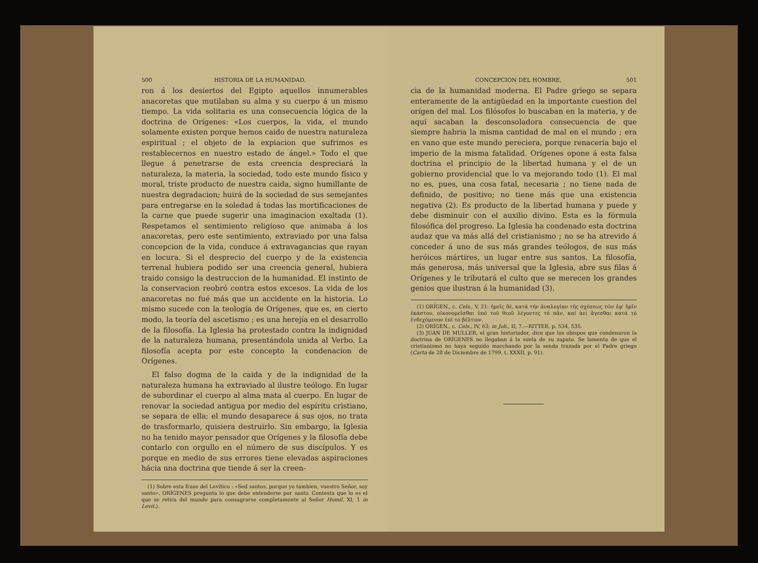500 HISTORIA DE LA HUMANIDAD.
ron á los desiertos del Egipto aquellos innumerables anacoretas que mutilaban su alma y su cuerpo á un mismo tiempo. La vida solitaria es una consecuencia lógica de la doctrina de Orígenes: «Los cuerpos, la vida, el mundo solamente existen porque hemos caido de nuestra naturaleza espiritual ; el objeto de la expiacion que sufrimos es restablecernos en nuestro estado de ángel.» Todo el que llegue á penetrarse de esta creencia despreciará la naturaleza, la materia, la sociedad, todo este mundo físico y moral, triste producto de nuestra caida, signo humillante de nuestra degradacion; huirá de la sociedad de sus semejantes para entregarse en la soledad á todas las mortificaciones de la carne que puede sugerir una imaginacion exaltada (1). Respetamos el sentimiento religioso que animaba á los anacoretas, pero este sentimiento, extraviado por una falsa concepcion de la vida, conduce á extravagancias que rayan en locura. Si el desprecio del cuerpo y de la existencia terrenal hubiera podido ser una creencia general, hubiera traido consigo la destruccion de la humanidad. El instinto de la conservacion reobró contra estos excesos. La vida de los anacoretas no fué más que un accidente en la historia. Lo mismo sucede con la teología de Orígenes, que es, en cierto modo, la teoría del ascetismo ; es una herejía en el desarrollo de la filosofía. La Iglesia ha protestado contra la indignidad de la naturaleza humana, presentándola unida al Verbo. La filosofía acepta por este concepto la condenacion de Orígenes.
El falso dogma de la caida y de la indignidad de la naturaleza humana ha extraviado al ilustre teólogo. En lugar de subordinar el cuerpo al alma mata al cuerpo. En lugar de renovar la sociedad antigua por medio del espíritu cristiano, se separa de ella; el mundo desaparece á sus ojos, no trata de trasformarlo, quisiera destruirlo. Sin embargo, la Iglesia no ha tenido mayor pensador que Orígenes y la filosofía debe contarlo con orgullo en el número de sus discípulos. Y es porque en medio de sus errores tiene elevadas aspiraciones hácia una doctrina que tiende á ser la creen-
(1) Sobre esta frase del Levítico : «Sed santos, porque yo tambien, vuestro Señor, soy santo», ORÍGENES pregunta lo que debe entenderse por santo. Contesta que lo es el que se retira del mundo para consagrarse completamente al Señor Homil. XI, 1 in Levit.).
CONCEPCION DEL HOMBRE. 501
cia de la humanidad moderna. El Padre griego se separa enteramente de la antigüedad en la importante cuestion del orígen del mal. Los filósofos lo buscaban en la materia, y de aquí sacaban la desconsoladora consecuencia de que siempre habria la misma cantidad de mal en el mundo ; era en vano que este mundo pereciera, porque renaceria bajo el imperio de la misma fatalidad. Orígenes opone á esta falsa doctrina el principio de la libertad humana y el de un gobierno providencial que lo va mejorando todo (1). El mal no es, pues, una cosa fatal, necesaria ; no tiene nada de definido, de positivo; no tiene más que una existencia negativa (2). Es producto de la libertad humana y puede y debe disminuir con el auxilio divino. Esta es la fórmula filosófica del progreso. La Iglesia ha condenado esta doctrina audaz que va más allá del cristianismo ; no se ha atrevido á conceder á uno de sus más grandes teólogos, de sus más heróicos mártires, un lugar entre sus santos. La filosofía, más generosa, más universal que la Iglesia, abre sus filas á Orígenes y le tributará el culto que se merecen los grandes genios que ilustran á la humanidad (3).
(1) ORÍGEN., c. Cels., V, 21: ἡμεῖς δέ, κατά τήν ἀναλογίαν τῆς σχέσεως τῶν ἐφ' ἡμῖν ἑκάστου, οἰκονομεῖσθαι ὑπό τοῦ θεοῦ λέγοντες τό πᾶν, καί ἀεί ἄγεσθαι κατά τό ἐνδεχόμενον ἐπί τό βέλτιον.
(2) ORÍGEN., c. Cels., IV, 63; in Joh., II, 7.—RITTER, p. 534, 535.
(3) JUAN DE MULLER, el gran historiador, dice que los obispos que condenaron la doctrina de ORÍGENES no llegaban á la suela de su zapato. Se lamenta de que el cristianismo no haya seguido marchando por la senda trazada por el Padre griego (Carta de 28 de Diciembre de 1799, t. XXXII, p. 91).